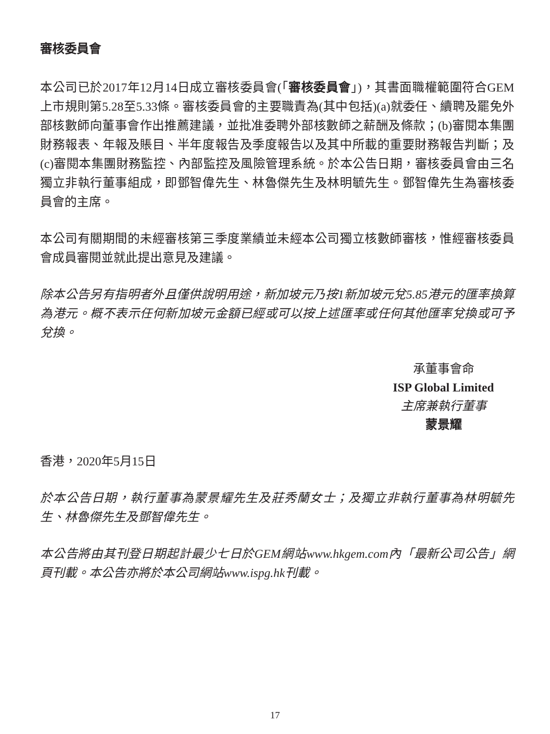審核委員會
本公司已於2017年12月14日成立審核委員會(「審核委員會」)，其書面職權範圍符合GEM上市規則第5.28至5.33條。審核委員會的主要職責為(其中包括)(a)就委任、續聘及罷免外部核數師向董事會作出推薦建議，並批准委聘外部核數師之薪酬及條款；(b)審閱本集團財務報表、年報及賬目、半年度報告及季度報告以及其中所載的重要財務報告判斷；及(c)審閱本集團財務監控、內部監控及風險管理系統。於本公告日期，審核委員會由三名獨立非執行董事組成，即鄧智偉先生、林魯傑先生及林明毓先生。鄧智偉先生為審核委員會的主席。
本公司有關期間的未經審核第三季度業績並未經本公司獨立核數師審核，惟經審核委員會成員審閱並就此提出意見及建議。
除本公告另有指明者外且僅供說明用途，新加坡元乃按1新加坡元兌5.85港元的匯率換算為港元。概不表示任何新加坡元金額已經或可以按上述匯率或任何其他匯率兌換或可予兌換。
承董事會命
ISP Global Limited
主席兼執行董事
蒙景耀
香港，2020年5月15日
於本公告日期，執行董事為蒙景耀先生及莊秀蘭女士；及獨立非執行董事為林明毓先生、林魯傑先生及鄧智偉先生。
本公告將由其刊登日期起計最少七日於GEM網站www.hkgem.com內「最新公司公告」網頁刊載。本公告亦將於本公司網站www.ispg.hk刊載。
17